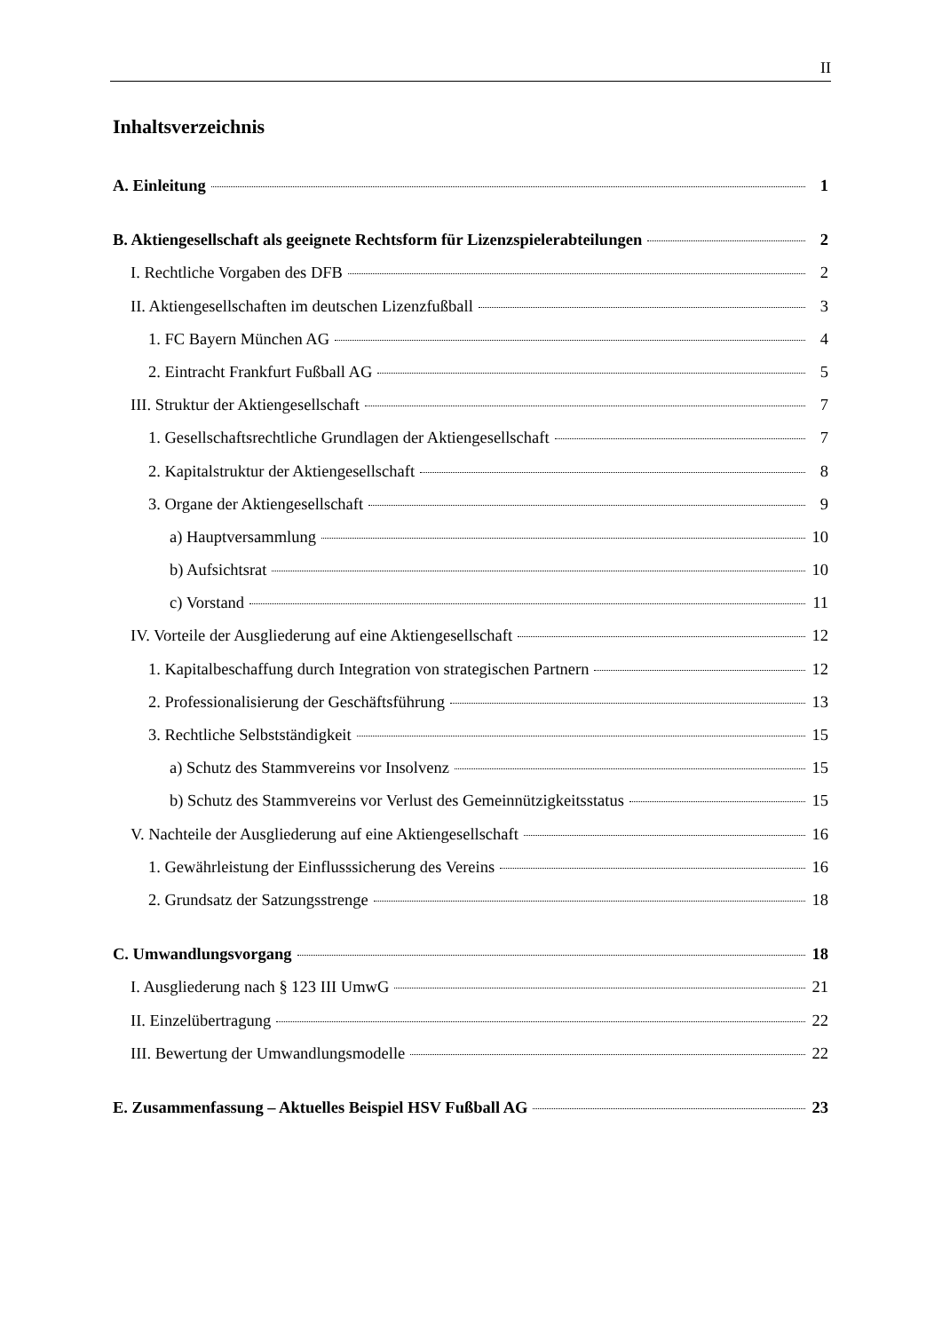II
Inhaltsverzeichnis
A. Einleitung 1
B. Aktiengesellschaft als geeignete Rechtsform für Lizenzspielerabteilungen 2
I. Rechtliche Vorgaben des DFB 2
II. Aktiengesellschaften im deutschen Lizenzfußball 3
1. FC Bayern München AG 4
2. Eintracht Frankfurt Fußball AG 5
III. Struktur der Aktiengesellschaft 7
1. Gesellschaftsrechtliche Grundlagen der Aktiengesellschaft 7
2. Kapitalstruktur der Aktiengesellschaft 8
3. Organe der Aktiengesellschaft 9
a) Hauptversammlung 10
b) Aufsichtsrat 10
c) Vorstand 11
IV. Vorteile der Ausgliederung auf eine Aktiengesellschaft 12
1. Kapitalbeschaffung durch Integration von strategischen Partnern 12
2. Professionalisierung der Geschäftsführung 13
3. Rechtliche Selbstständigkeit 15
a) Schutz des Stammvereins vor Insolvenz 15
b) Schutz des Stammvereins vor Verlust des Gemeinnützigkeitsstatus 15
V. Nachteile der Ausgliederung auf eine Aktiengesellschaft 16
1. Gewährleistung der Einflusssicherung des Vereins 16
2. Grundsatz der Satzungsstrenge 18
C. Umwandlungsvorgang 18
I. Ausgliederung nach § 123 III UmwG 21
II. Einzelübertragung 22
III. Bewertung der Umwandlungsmodelle 22
E. Zusammenfassung – Aktuelles Beispiel HSV Fußball AG 23